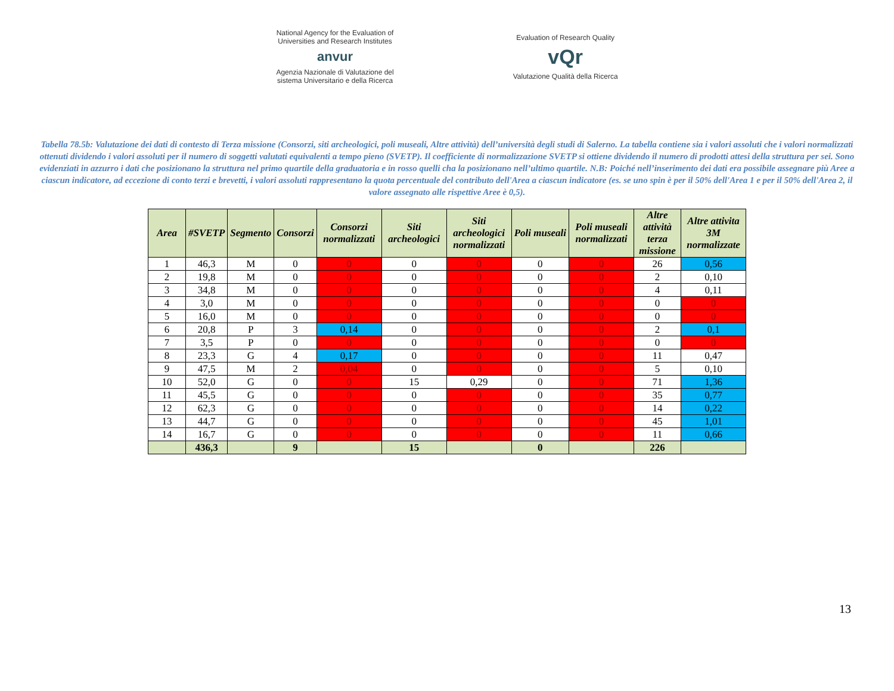National Agency for the Evaluation of
Universities and Research Institutes
anvur
Agenzia Nazionale di Valutazione del
sistema Universitario e della Ricerca
Evaluation of Research Quality
vQr
Valutazione Qualità della Ricerca
Tabella 78.5b: Valutazione dei dati di contesto di Terza missione (Consorzi, siti archeologici, poli museali, Altre attività) dell’università degli studi di Salerno. La tabella contiene sia i valori assoluti che i valori normalizzati ottenuti dividendo i valori assoluti per il numero di soggetti valutati equivalenti a tempo pieno (SVETP). Il coefficiente di normalizzazione SVETP si ottiene dividendo il numero di prodotti attesi della struttura per sei. Sono evidenziati in azzurro i dati che posizionano la struttura nel primo quartile della graduatoria e in rosso quelli cha la posizionano nell’ultimo quartile. N.B: Poiché nell’inserimento dei dati era possibile assegnare più Aree a ciascun indicatore, ad eccezione di conto terzi e brevetti, i valori assoluti rappresentano la quota percentuale del contributo dell'Area a ciascun indicatore (es. se uno spin è per il 50% dell'Area 1 e per il 50% dell'Area 2, il valore assegnato alle rispettive Aree è 0,5).
| Area | #SVETP | Segmento | Consorzi | Consorzi normalizzati | Siti archeologici | Siti archeologici normalizzati | Poli museali | Poli museali normalizzati | Altre attività terza missione | Altre attivita 3M normalizzate |
| --- | --- | --- | --- | --- | --- | --- | --- | --- | --- | --- |
| 1 | 46,3 | M | 0 | 0 | 0 | 0 | 0 | 0 | 26 | 0,56 |
| 2 | 19,8 | M | 0 | 0 | 0 | 0 | 0 | 0 | 2 | 0,10 |
| 3 | 34,8 | M | 0 | 0 | 0 | 0 | 0 | 0 | 4 | 0,11 |
| 4 | 3,0 | M | 0 | 0 | 0 | 0 | 0 | 0 | 0 | 0 |
| 5 | 16,0 | M | 0 | 0 | 0 | 0 | 0 | 0 | 0 | 0 |
| 6 | 20,8 | P | 3 | 0,14 | 0 | 0 | 0 | 0 | 2 | 0,1 |
| 7 | 3,5 | P | 0 | 0 | 0 | 0 | 0 | 0 | 0 | 0 |
| 8 | 23,3 | G | 4 | 0,17 | 0 | 0 | 0 | 0 | 11 | 0,47 |
| 9 | 47,5 | M | 2 | 0,04 | 0 | 0 | 0 | 0 | 5 | 0,10 |
| 10 | 52,0 | G | 0 | 0 | 15 | 0,29 | 0 | 0 | 71 | 1,36 |
| 11 | 45,5 | G | 0 | 0 | 0 | 0 | 0 | 0 | 35 | 0,77 |
| 12 | 62,3 | G | 0 | 0 | 0 | 0 | 0 | 0 | 14 | 0,22 |
| 13 | 44,7 | G | 0 | 0 | 0 | 0 | 0 | 0 | 45 | 1,01 |
| 14 | 16,7 | G | 0 | 0 | 0 | 0 | 0 | 0 | 11 | 0,66 |
| | 436,3 | | 9 | | 15 | | 0 | | 226 | |
13